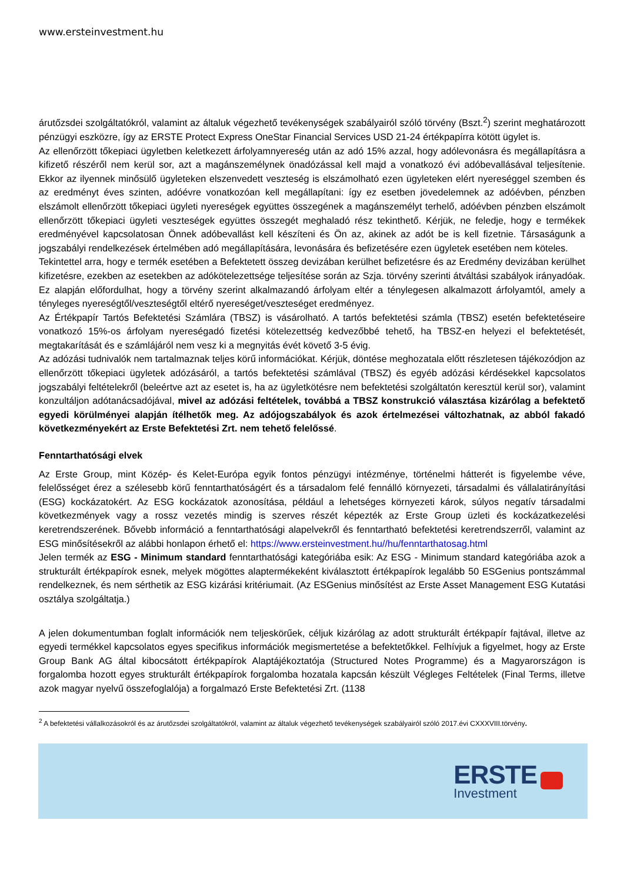www.ersteinvestment.hu
árutőzsdei szolgáltatókról, valamint az általuk végezhető tevékenységek szabályairól szóló törvény (Bszt.<sup>2</sup>) szerint meghatározott pénzügyi eszközre, így az ERSTE Protect Express OneStar Financial Services USD 21-24 értékpapírra kötött ügylet is.
Az ellenőrzött tőkepiaci ügyletben keletkezett árfolyamnyereség után az adó 15% azzal, hogy adólevonásra és megállapításra a kifizető részéről nem kerül sor, azt a magánszemélynek önadózással kell majd a vonatkozó évi adóbevallásával teljesítenie. Ekkor az ilyennek minősülő ügyleteken elszenvedett veszteség is elszámolható ezen ügyleteken elért nyereséggel szemben és az eredményt éves szinten, adóévre vonatkozóan kell megállapítani: így ez esetben jövedelemnek az adóévben, pénzben elszámolt ellenőrzött tőkepiaci ügyleti nyereségek együttes összegének a magánszemélyt terhelő, adóévben pénzben elszámolt ellenőrzött tőkepiaci ügyleti veszteségek együttes összegét meghaladó rész tekinthető. Kérjük, ne feledje, hogy e termékek eredményével kapcsolatosan Önnek adóbevallást kell készíteni és Ön az, akinek az adót be is kell fizetnie. Társaságunk a jogszabályi rendelkezések értelmében adó megállapítására, levonására és befizetésére ezen ügyletek esetében nem köteles.
Tekintettel arra, hogy e termék esetében a Befektetett összeg devizában kerülhet befizetésre és az Eredmény devizában kerülhet kifizetésre, ezekben az esetekben az adókötelezettsége teljesítése során az Szja. törvény szerinti átváltási szabályok irányadóak. Ez alapján előfordulhat, hogy a törvény szerint alkalmazandó árfolyam eltér a ténylegesen alkalmazott árfolyamtól, amely a tényleges nyereségtől/veszteségtől eltérő nyereséget/veszteséget eredményez.
Az Értékpapír Tartós Befektetési Számlára (TBSZ) is vásárolható. A tartós befektetési számla (TBSZ) esetén befektetéseire vonatkozó 15%-os árfolyam nyereségadó fizetési kötelezettség kedvezőbbé tehető, ha TBSZ-en helyezi el befektetését, megtakarítását és e számlájáról nem vesz ki a megnyitás évét követő 3-5 évig.
Az adózási tudnivalók nem tartalmaznak teljes körű információkat. Kérjük, döntése meghozatala előtt részletesen tájékozódjon az ellenőrzött tőkepiaci ügyletek adózásáról, a tartós befektetési számlával (TBSZ) és egyéb adózási kérdésekkel kapcsolatos jogszabályi feltételekről (beleértve azt az esetet is, ha az ügyletkötésre nem befektetési szolgáltatón keresztül kerül sor), valamint konzultáljon adótanácsadójával, mivel az adózási feltételek, továbbá a TBSZ konstrukció választása kizárólag a befektető egyedi körülményei alapján ítélhetők meg. Az adójogszabályok és azok értelmezései változhatnak, az abból fakadó következményekért az Erste Befektetési Zrt. nem tehető felelőssé.
Fenntarthatósági elvek
Az Erste Group, mint Közép- és Kelet-Európa egyik fontos pénzügyi intézménye, történelmi hátterét is figyelembe véve, felelősséget érez a szélesebb körű fenntarthatóságért és a társadalom felé fennálló környezeti, társadalmi és vállalatirányítási (ESG) kockázatokért. Az ESG kockázatok azonosítása, például a lehetséges környezeti károk, súlyos negatív társadalmi következmények vagy a rossz vezetés mindig is szerves részét képezték az Erste Group üzleti és kockázatkezelési keretrendszerének. Bővebb információ a fenntarthatósági alapelvekről és fenntartható befektetési keretrendszerről, valamint az ESG minősítésekről az alábbi honlapon érhető el: https://www.ersteinvestment.hu//hu/fenntarthatosag.html
Jelen termék az ESG - Minimum standard fenntarthatósági kategóriába esik: Az ESG - Minimum standard kategóriába azok a strukturált értékpapírok esnek, melyek mögöttes alaptermékeként kiválasztott értékpapírok legalább 50 ESGenius pontszámmal rendelkeznek, és nem sérthetik az ESG kizárási kritériumait. (Az ESGenius minősítést az Erste Asset Management ESG Kutatási osztálya szolgáltatja.)
A jelen dokumentumban foglalt információk nem teljeskörűek, céljuk kizárólag az adott strukturált értékpapír fajtával, illetve az egyedi termékkel kapcsolatos egyes specifikus információk megismertetése a befektetőkkel. Felhívjuk a figyelmet, hogy az Erste Group Bank AG által kibocsátott értékpapírok Alaptájékoztatója (Structured Notes Programme) és a Magyarországon is forgalomba hozott egyes strukturált értékpapírok forgalomba hozatala kapcsán készült Végleges Feltételek (Final Terms, illetve azok magyar nyelvű összefoglalója) a forgalmazó Erste Befektetési Zrt. (1138
<sup>2</sup> A befektetési vállalkozásokról és az árutőzsdei szolgáltatókról, valamint az általuk végezhető tevékenységek szabályairól szóló 2017.évi CXXXVIII.törvény.
ERSTE
Investment